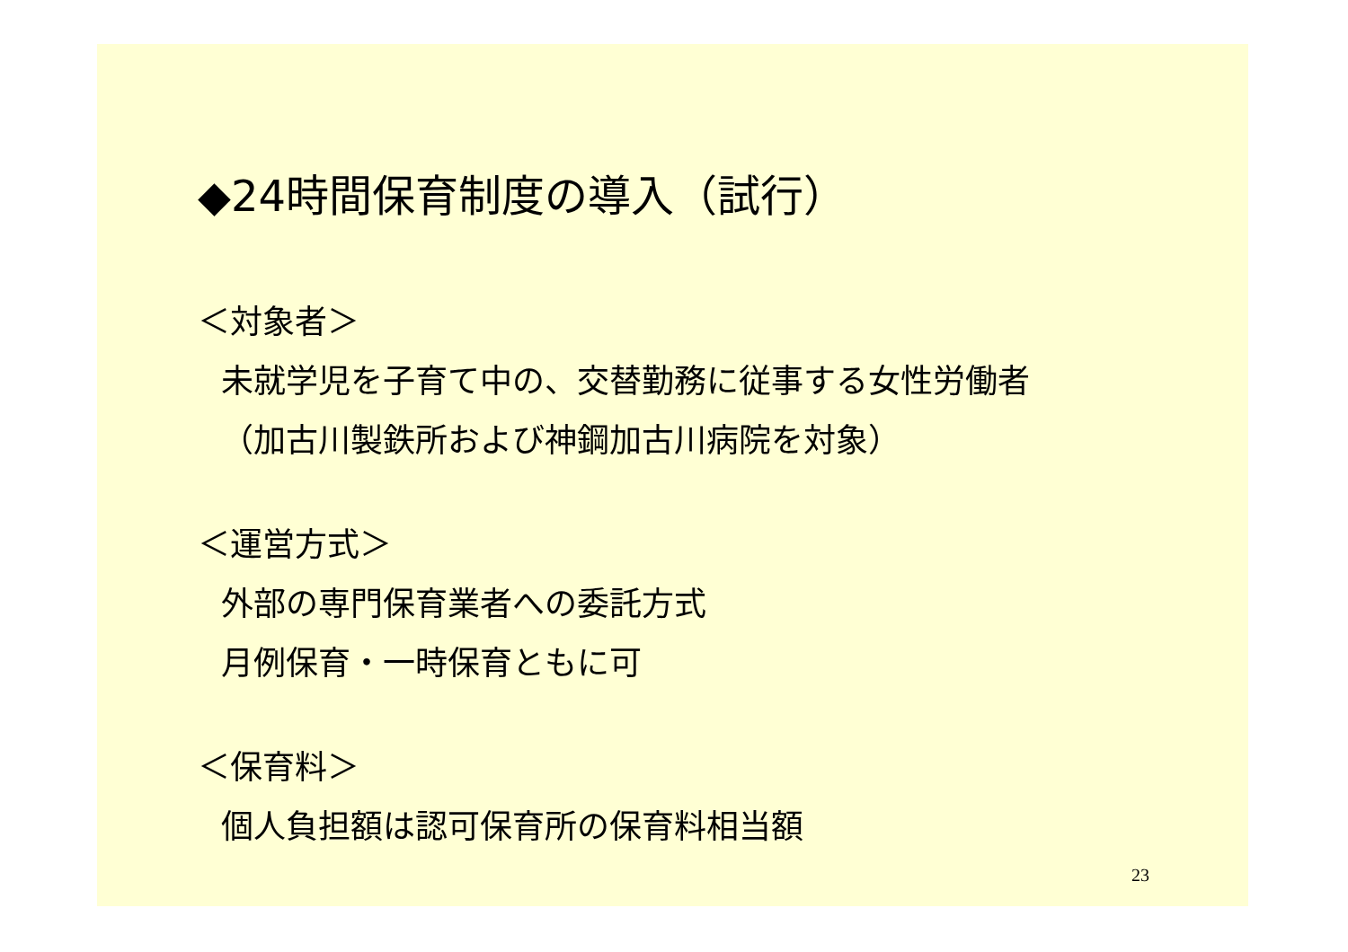◆24時間保育制度の導入（試行）
＜対象者＞
未就学児を子育て中の、交替勤務に従事する女性労働者
（加古川製鉄所および神鋼加古川病院を対象）
＜運営方式＞
外部の専門保育業者への委託方式
月例保育・一時保育ともに可
＜保育料＞
個人負担額は認可保育所の保育料相当額
23